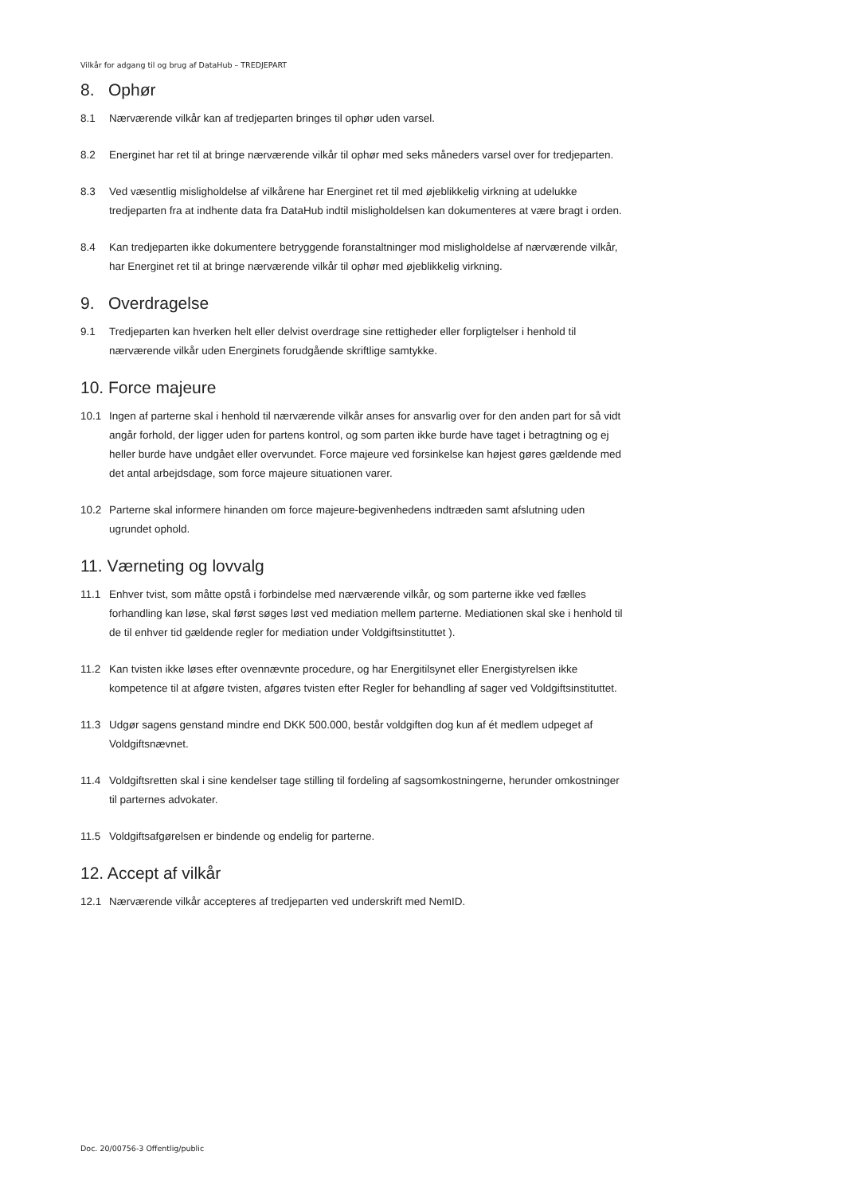Vilkår for adgang til og brug af DataHub – TREDJEPART
8. Ophør
8.1 Nærværende vilkår kan af tredjeparten bringes til ophør uden varsel.
8.2 Energinet har ret til at bringe nærværende vilkår til ophør med seks måneders varsel over for tredjeparten.
8.3 Ved væsentlig misligholdelse af vilkårene har Energinet ret til med øjeblikkelig virkning at udelukke tredjeparten fra at indhente data fra DataHub indtil misligholdelsen kan dokumenteres at være bragt i orden.
8.4 Kan tredjeparten ikke dokumentere betryggende foranstaltninger mod misligholdelse af nærværende vilkår, har Energinet ret til at bringe nærværende vilkår til ophør med øjeblikkelig virkning.
9. Overdragelse
9.1 Tredjeparten kan hverken helt eller delvist overdrage sine rettigheder eller forpligtelser i henhold til nærværende vilkår uden Energinets forudgående skriftlige samtykke.
10. Force majeure
10.1 Ingen af parterne skal i henhold til nærværende vilkår anses for ansvarlig over for den anden part for så vidt angår forhold, der ligger uden for partens kontrol, og som parten ikke burde have taget i betragtning og ej heller burde have undgået eller overvundet. Force majeure ved forsinkelse kan højest gøres gældende med det antal arbejdsdage, som force majeure situationen varer.
10.2 Parterne skal informere hinanden om force majeure-begivenhedens indtræden samt afslutning uden ugrundet ophold.
11. Værneting og lovvalg
11.1 Enhver tvist, som måtte opstå i forbindelse med nærværende vilkår, og som parterne ikke ved fælles forhandling kan løse, skal først søges løst ved mediation mellem parterne. Mediationen skal ske i henhold til de til enhver tid gældende regler for mediation under Voldgiftsinstituttet ).
11.2 Kan tvisten ikke løses efter ovennævnte procedure, og har Energitilsynet eller Energistyrelsen ikke kompetence til at afgøre tvisten, afgøres tvisten efter Regler for behandling af sager ved Voldgiftsinstituttet.
11.3 Udgør sagens genstand mindre end DKK 500.000, består voldgiften dog kun af ét medlem udpeget af Voldgiftsnævnet.
11.4 Voldgiftsretten skal i sine kendelser tage stilling til fordeling af sagsomkostningerne, herunder omkostninger til parternes advokater.
11.5 Voldgiftsafgørelsen er bindende og endelig for parterne.
12. Accept af vilkår
12.1 Nærværende vilkår accepteres af tredjeparten ved underskrift med NemID.
Doc. 20/00756-3 Offentlig/public